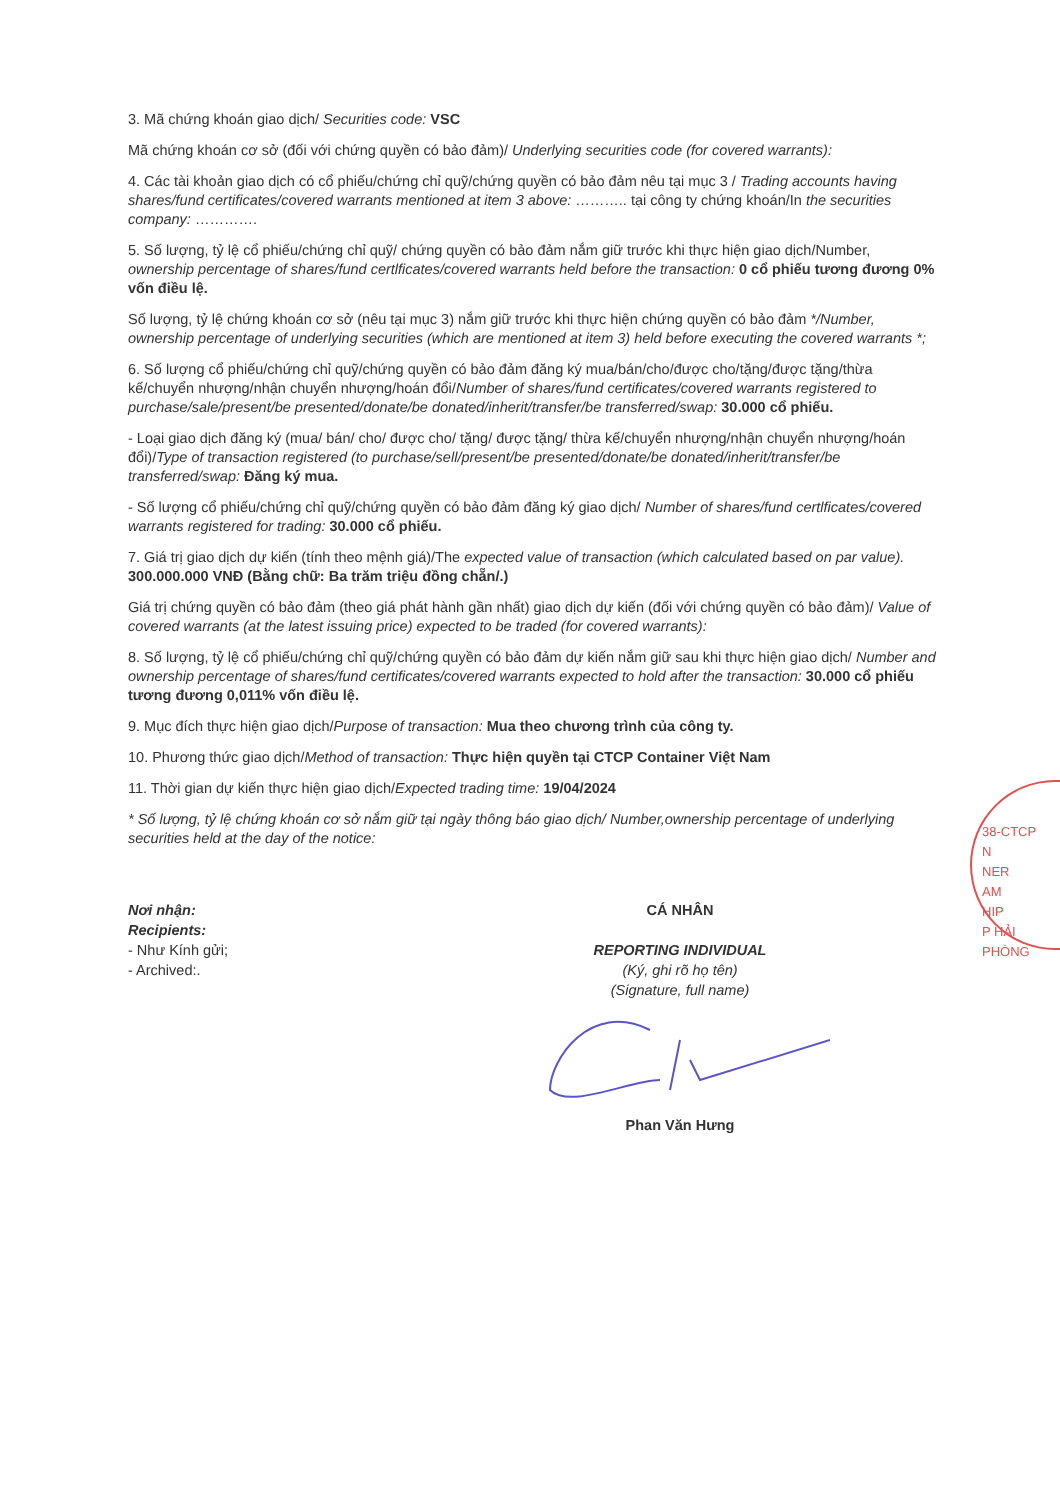3. Mã chứng khoán giao dịch/ Securities code: VSC
Mã chứng khoán cơ sở (đối với chứng quyền có bảo đảm)/ Underlying securities code (for covered warrants):
4. Các tài khoản giao dịch có cổ phiếu/chứng chỉ quỹ/chứng quyền có bảo đảm nêu tại mục 3 / Trading accounts having shares/fund certificates/covered warrants mentioned at item 3 above: ……….. tại công ty chứng khoán/In the securities company: ………….
5. Số lượng, tỷ lệ cổ phiếu/chứng chỉ quỹ/ chứng quyền có bảo đảm nắm giữ trước khi thực hiện giao dịch/Number, ownership percentage of shares/fund certlficates/covered warrants held before the transaction: 0 cổ phiếu tương đương 0% vốn điều lệ.
Số lượng, tỷ lệ chứng khoán cơ sở (nêu tại mục 3) nắm giữ trước khi thực hiện chứng quyền có bảo đảm */Number, ownership percentage of underlying securities (which are mentioned at item 3) held before executing the covered warrants *;
6. Số lượng cổ phiếu/chứng chỉ quỹ/chứng quyền có bảo đảm đăng ký mua/bán/cho/được cho/tặng/được tặng/thừa kế/chuyển nhượng/nhận chuyển nhượng/hoán đổi/Number of shares/fund certificates/covered warrants registered to purchase/sale/present/be presented/donate/be donated/inherit/transfer/be transferred/swap: 30.000 cổ phiếu.
- Loại giao dịch đăng ký (mua/ bán/ cho/ được cho/ tặng/ được tặng/ thừa kế/chuyển nhượng/nhận chuyển nhượng/hoán đổi)/Type of transaction registered (to purchase/sell/present/be presented/donate/be donated/inherit/transfer/be transferred/swap: Đăng ký mua.
- Số lượng cổ phiếu/chứng chỉ quỹ/chứng quyền có bảo đảm đăng ký giao dịch/ Number of shares/fund certlficates/covered warrants registered for trading: 30.000 cổ phiếu.
7. Giá trị giao dịch dự kiến (tính theo mệnh giá)/The expected value of transaction (which calculated based on par value). 300.000.000 VNĐ (Bằng chữ: Ba trăm triệu đồng chẵn/.)
Giá trị chứng quyền có bảo đảm (theo giá phát hành gần nhất) giao dịch dự kiến (đối với chứng quyền có bảo đảm)/ Value of covered warrants (at the latest issuing price) expected to be traded (for covered warrants):
8. Số lượng, tỷ lệ cổ phiếu/chứng chỉ quỹ/chứng quyền có bảo đảm dự kiến nắm giữ sau khi thực hiện giao dịch/ Number and ownership percentage of shares/fund certificates/covered warrants expected to hold after the transaction: 30.000 cổ phiếu tương đương 0,011% vốn điều lệ.
9. Mục đích thực hiện giao dịch/Purpose of transaction: Mua theo chương trình của công ty.
10. Phương thức giao dịch/Method of transaction: Thực hiện quyền tại CTCP Container Việt Nam
11. Thời gian dự kiến thực hiện giao dịch/Expected trading time: 19/04/2024
* Số lượng, tỷ lệ chứng khoán cơ sở nắm giữ tại ngày thông báo giao dịch/ Number,ownership percentage of underlying securities held at the day of the notice:
Nơi nhận:
Recipients:
- Như Kính gửi;
- Archived:.
CÁ NHÂN
REPORTING INDIVIDUAL
(Ký, ghi rõ họ tên)
(Signature, full name)
Phan Văn Hưng
38-CTCP
N
NER
AM
HIP
P HẢI PHÒNG